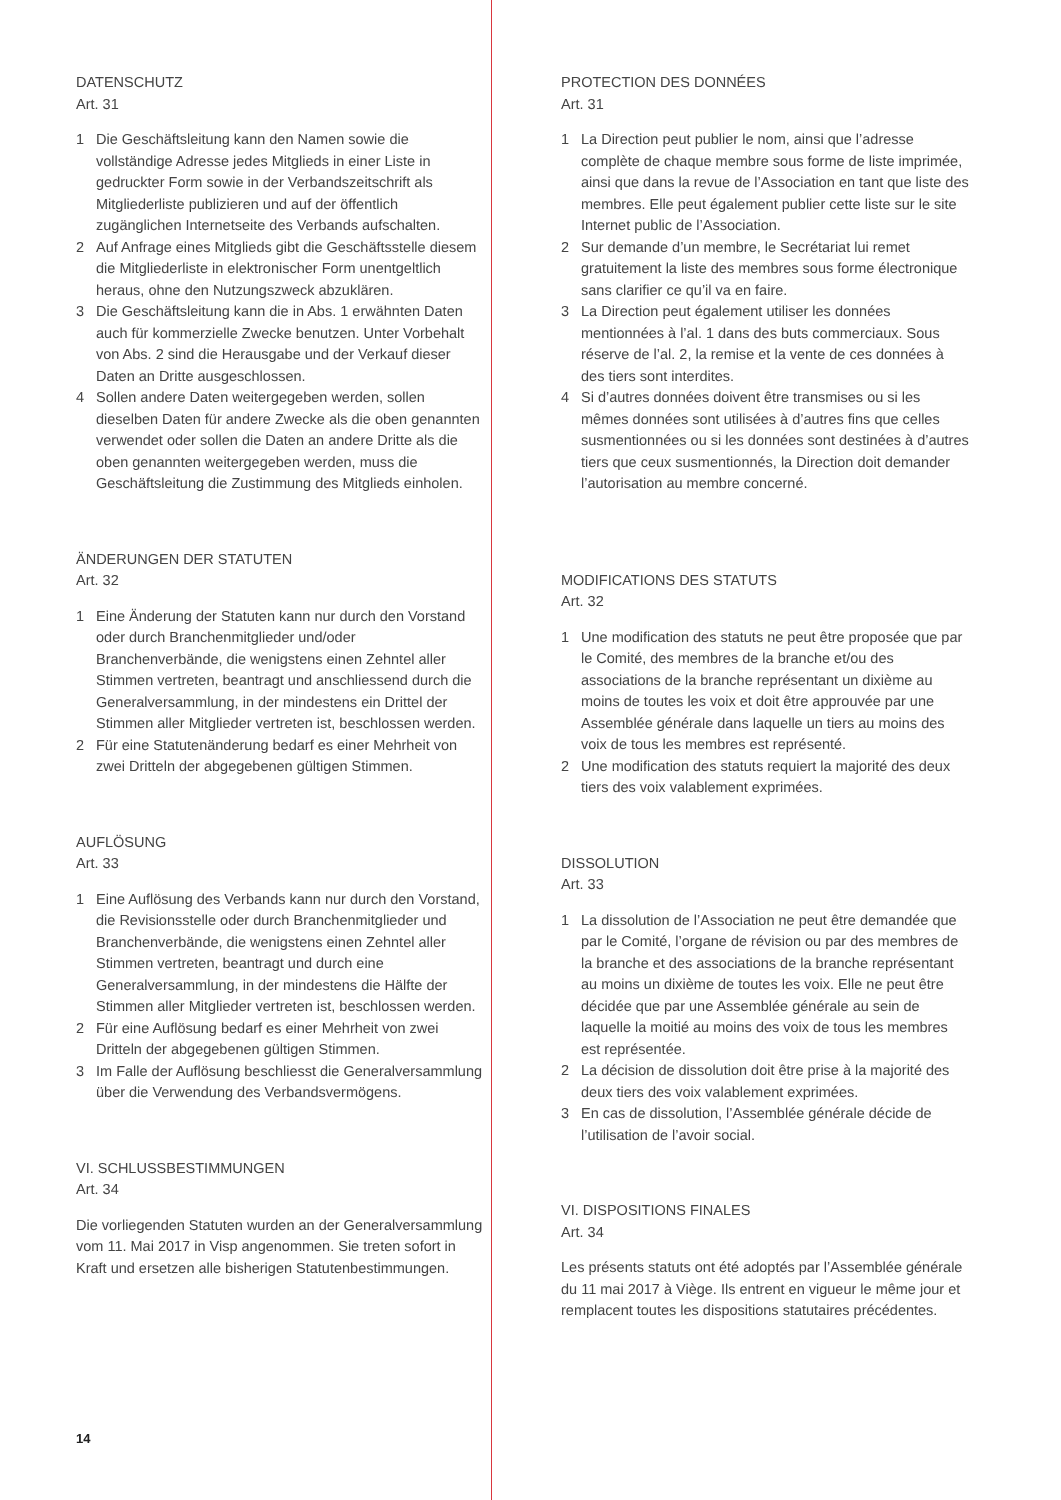DATENSCHUTZ
Art. 31
1 Die Geschäftsleitung kann den Namen sowie die vollständige Adresse jedes Mitglieds in einer Liste in gedruckter Form sowie in der Verbandszeitschrift als Mitgliederliste publizieren und auf der öffentlich zugänglichen Internetseite des Verbands aufschalten.
2 Auf Anfrage eines Mitglieds gibt die Geschäftsstelle diesem die Mitgliederliste in elektronischer Form unentgeltlich heraus, ohne den Nutzungszweck abzuklären.
3 Die Geschäftsleitung kann die in Abs. 1 erwähnten Daten auch für kommerzielle Zwecke benutzen. Unter Vorbehalt von Abs. 2 sind die Herausgabe und der Verkauf dieser Daten an Dritte ausgeschlossen.
4 Sollen andere Daten weitergegeben werden, sollen dieselben Daten für andere Zwecke als die oben genannten verwendet oder sollen die Daten an andere Dritte als die oben genannten weitergegeben werden, muss die Geschäftsleitung die Zustimmung des Mitglieds einholen.
ÄNDERUNGEN DER STATUTEN
Art. 32
1 Eine Änderung der Statuten kann nur durch den Vorstand oder durch Branchenmitglieder und/oder Branchenverbände, die wenigstens einen Zehntel aller Stimmen vertreten, beantragt und anschliessend durch die Generalversammlung, in der mindestens ein Drittel der Stimmen aller Mitglieder vertreten ist, beschlossen werden.
2 Für eine Statutenänderung bedarf es einer Mehrheit von zwei Dritteln der abgegebenen gültigen Stimmen.
AUFLÖSUNG
Art. 33
1 Eine Auflösung des Verbands kann nur durch den Vorstand, die Revisionsstelle oder durch Branchenmitglieder und Branchenverbände, die wenigstens einen Zehntel aller Stimmen vertreten, beantragt und durch eine Generalversammlung, in der mindestens die Hälfte der Stimmen aller Mitglieder vertreten ist, beschlossen werden.
2 Für eine Auflösung bedarf es einer Mehrheit von zwei Dritteln der abgegebenen gültigen Stimmen.
3 Im Falle der Auflösung beschliesst die Generalversammlung über die Verwendung des Verbandsvermögens.
VI. SCHLUSSBESTIMMUNGEN
Art. 34
Die vorliegenden Statuten wurden an der Generalversammlung vom 11. Mai 2017 in Visp angenommen. Sie treten sofort in Kraft und ersetzen alle bisherigen Statutenbestimmungen.
PROTECTION DES DONNÉES
Art. 31
1 La Direction peut publier le nom, ainsi que l’adresse complète de chaque membre sous forme de liste imprimée, ainsi que dans la revue de l’Association en tant que liste des membres. Elle peut également publier cette liste sur le site Internet public de l’Association.
2 Sur demande d’un membre, le Secrétariat lui remet gratuitement la liste des membres sous forme électronique sans clarifier ce qu’il va en faire.
3 La Direction peut également utiliser les données mentionnées à l’al. 1 dans des buts commerciaux. Sous réserve de l’al. 2, la remise et la vente de ces données à des tiers sont interdites.
4 Si d’autres données doivent être transmises ou si les mêmes données sont utilisées à d’autres fins que celles susmentionnées ou si les données sont destinées à d’autres tiers que ceux susmentionnés, la Direction doit demander l’autorisation au membre concerné.
MODIFICATIONS DES STATUTS
Art. 32
1 Une modification des statuts ne peut être proposée que par le Comité, des membres de la branche et/ou des associations de la branche représentant un dixième au moins de toutes les voix et doit être approuvée par une Assemblée générale dans laquelle un tiers au moins des voix de tous les membres est représenté.
2 Une modification des statuts requiert la majorité des deux tiers des voix valablement exprimées.
DISSOLUTION
Art. 33
1 La dissolution de l’Association ne peut être demandée que par le Comité, l’organe de révision ou par des membres de la branche et des associations de la branche représentant au moins un dixième de toutes les voix. Elle ne peut être décidée que par une Assemblée générale au sein de laquelle la moitié au moins des voix de tous les membres est représentée.
2 La décision de dissolution doit être prise à la majorité des deux tiers des voix valablement exprimées.
3 En cas de dissolution, l’Assemblée générale décide de l’utilisation de l’avoir social.
VI. DISPOSITIONS FINALES
Art. 34
Les présents statuts ont été adoptés par l’Assemblée générale du 11 mai 2017 à Viège. Ils entrent en vigueur le même jour et remplacent toutes les dispositions statutaires précédentes.
14